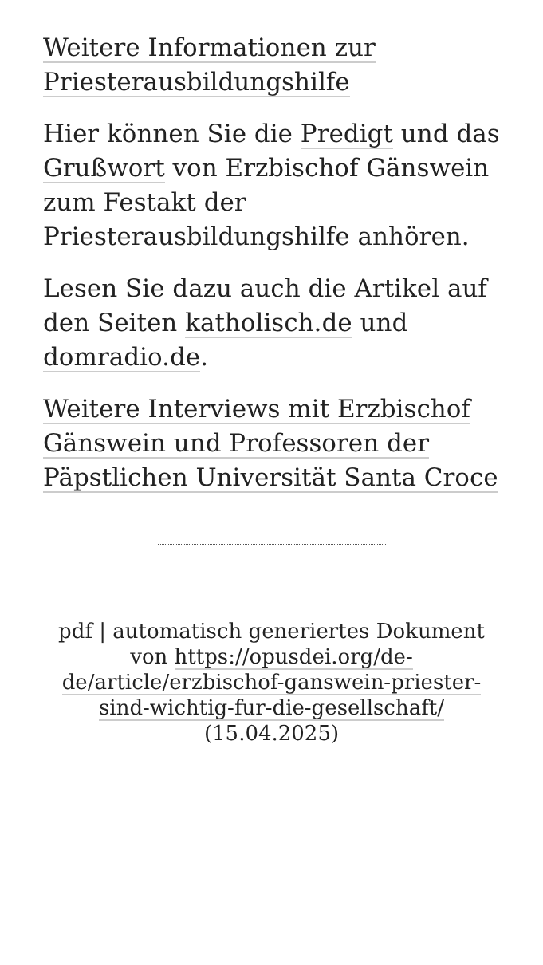Weitere Informationen zur Priesterausbildungshilfe
Hier können Sie die Predigt und das Grußwort von Erzbischof Gänswein zum Festakt der Priesterausbildungshilfe anhören.
Lesen Sie dazu auch die Artikel auf den Seiten katholisch.de und domradio.de.
Weitere Interviews mit Erzbischof Gänswein und Professoren der Päpstlichen Universität Santa Croce
pdf | automatisch generiertes Dokument von https://opusdei.org/de-de/article/erzbischof-ganswein-priester-sind-wichtig-fur-die-gesellschaft/
(15.04.2025)